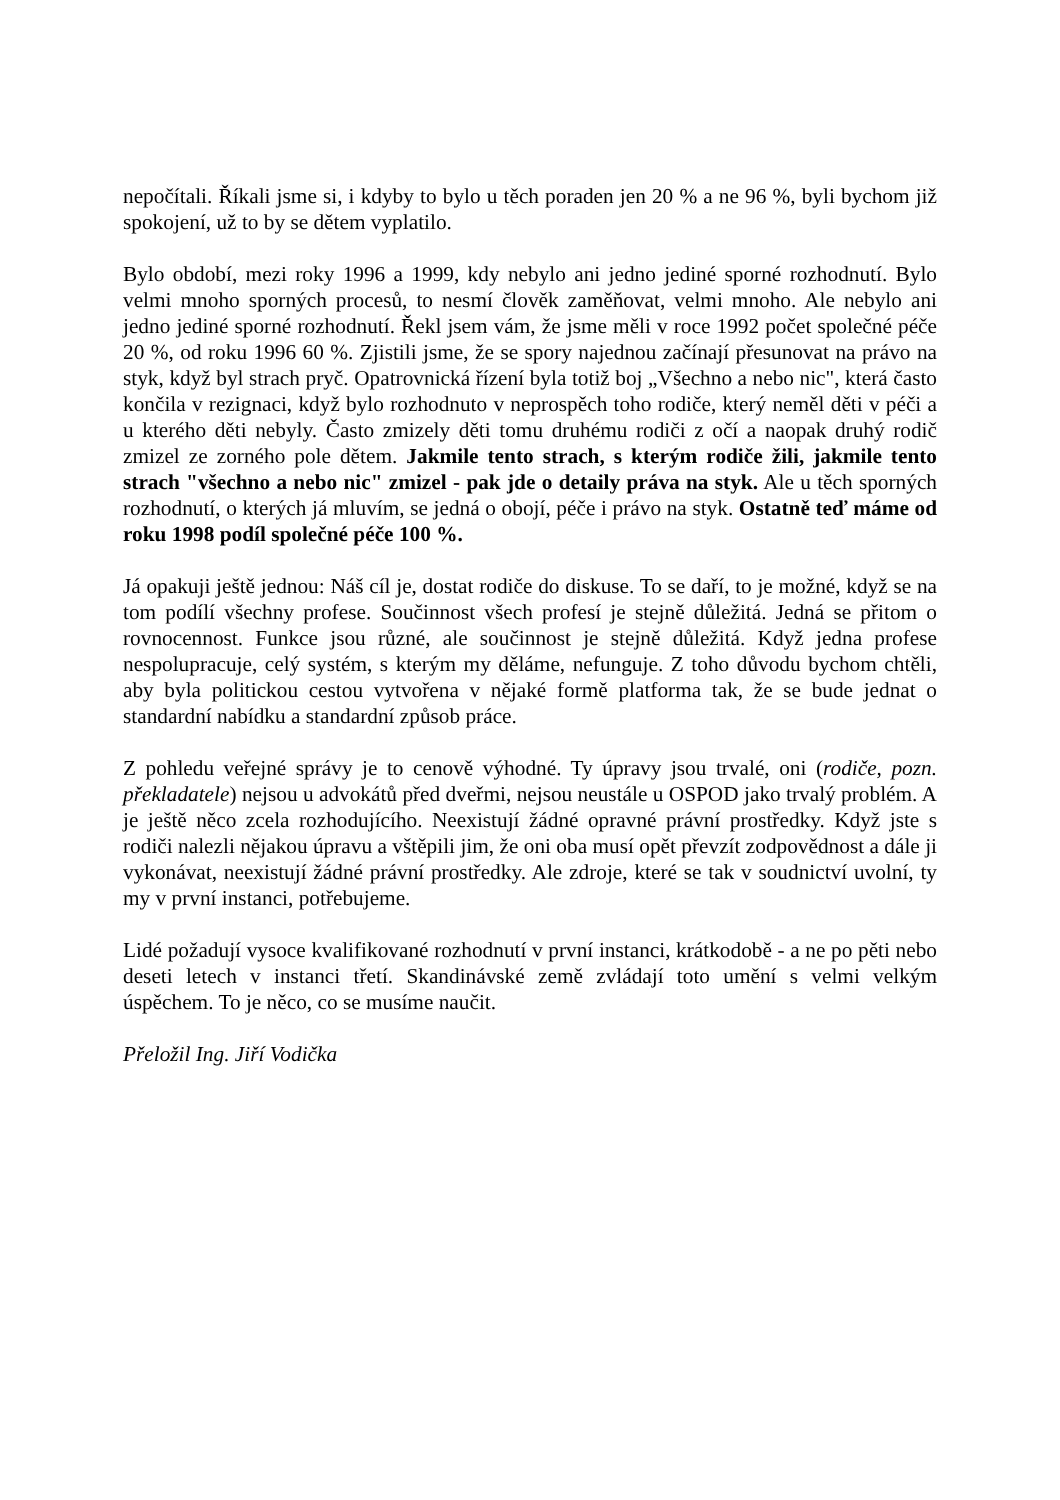nepočítali. Říkali jsme si, i kdyby to bylo u těch poraden jen 20 % a ne 96 %, byli bychom již spokojení, už to by se dětem vyplatilo.
Bylo období, mezi roky 1996 a 1999, kdy nebylo ani jedno jediné sporné rozhodnutí. Bylo velmi mnoho sporných procesů, to nesmí člověk zaměňovat, velmi mnoho. Ale nebylo ani jedno jediné sporné rozhodnutí. Řekl jsem vám, že jsme měli v roce 1992 počet společné péče 20 %, od roku 1996 60 %. Zjistili jsme, že se spory najednou začínají přesunovat na právo na styk, když byl strach pryč. Opatrovnická řízení byla totiž boj „Všechno a nebo nic", která často končila v rezignaci, když bylo rozhodnuto v neprospěch toho rodiče, který neměl děti v péči a u kterého děti nebyly. Často zmizely děti tomu druhému rodiči z očí a naopak druhý rodič zmizel ze zorného pole dětem. Jakmile tento strach, s kterým rodiče žili, jakmile tento strach "všechno a nebo nic" zmizel - pak jde o detaily práva na styk. Ale u těch sporných rozhodnutí, o kterých já mluvím, se jedná o obojí, péče i právo na styk. Ostatně teď máme od roku 1998 podíl společné péče 100 %.
Já opakuji ještě jednou: Náš cíl je, dostat rodiče do diskuse. To se daří, to je možné, když se na tom podílí všechny profese. Součinnost všech profesí je stejně důležitá. Jedná se přitom o rovnocennost. Funkce jsou různé, ale součinnost je stejně důležitá. Když jedna profese nespolupracuje, celý systém, s kterým my děláme, nefunguje. Z toho důvodu bychom chtěli, aby byla politickou cestou vytvořena v nějaké formě platforma tak, že se bude jednat o standardní nabídku a standardní způsob práce.
Z pohledu veřejné správy je to cenově výhodné. Ty úpravy jsou trvalé, oni (rodiče, pozn. překladatele) nejsou u advokátů před dveřmi, nejsou neustále u OSPOD jako trvalý problém. A je ještě něco zcela rozhodujícího. Neexistují žádné opravné právní prostředky. Když jste s rodiči nalezli nějakou úpravu a vštěpili jim, že oni oba musí opět převzít zodpovědnost a dále ji vykonávat, neexistují žádné právní prostředky. Ale zdroje, které se tak v soudnictví uvolní, ty my v první instanci, potřebujeme.
Lidé požadují vysoce kvalifikované rozhodnutí v první instanci, krátkodobě - a ne po pěti nebo deseti letech v instanci třetí. Skandinávské země zvládají toto umění s velmi velkým úspěchem. To je něco, co se musíme naučit.
Přeložil Ing. Jiří Vodička